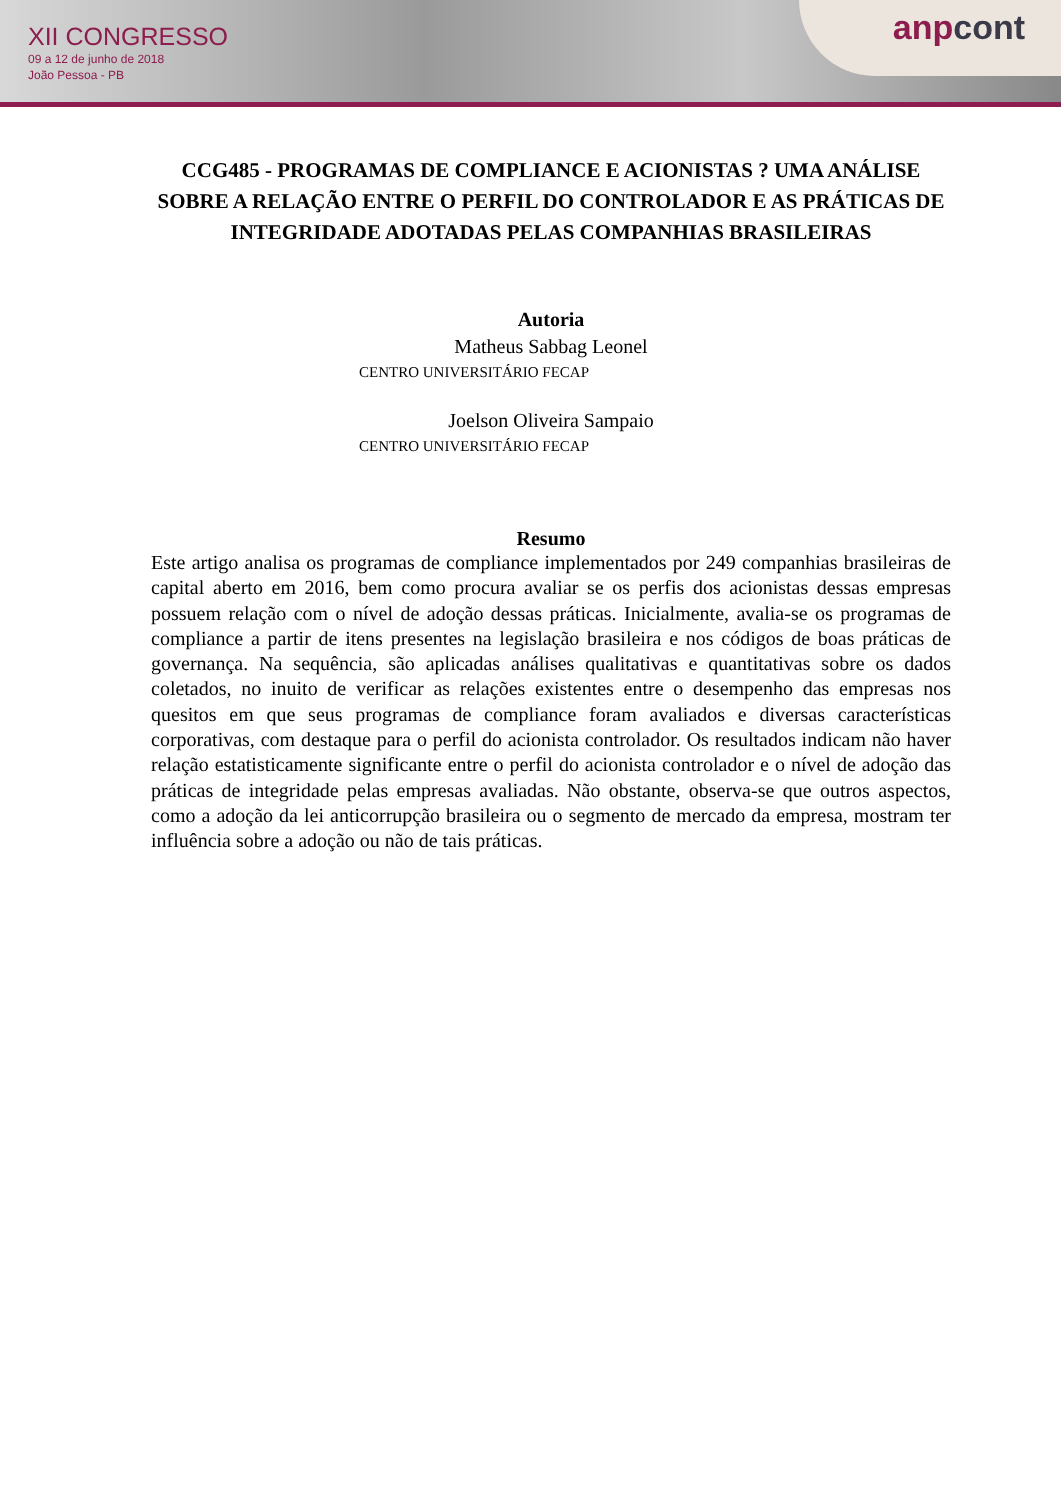XII CONGRESSO
09 a 12 de junho de 2018
João Pessoa - PB
anp cont
CCG485 - PROGRAMAS DE COMPLIANCE E ACIONISTAS ? UMA ANÁLISE SOBRE A RELAÇÃO ENTRE O PERFIL DO CONTROLADOR E AS PRÁTICAS DE INTEGRIDADE ADOTADAS PELAS COMPANHIAS BRASILEIRAS
Autoria
Matheus Sabbag Leonel
CENTRO UNIVERSITÁRIO FECAP
Joelson Oliveira Sampaio
CENTRO UNIVERSITÁRIO FECAP
Resumo
Este artigo analisa os programas de compliance implementados por 249 companhias brasileiras de capital aberto em 2016, bem como procura avaliar se os perfis dos acionistas dessas empresas possuem relação com o nível de adoção dessas práticas. Inicialmente, avalia-se os programas de compliance a partir de itens presentes na legislação brasileira e nos códigos de boas práticas de governança. Na sequência, são aplicadas análises qualitativas e quantitativas sobre os dados coletados, no inuito de verificar as relações existentes entre o desempenho das empresas nos quesitos em que seus programas de compliance foram avaliados e diversas características corporativas, com destaque para o perfil do acionista controlador. Os resultados indicam não haver relação estatisticamente significante entre o perfil do acionista controlador e o nível de adoção das práticas de integridade pelas empresas avaliadas. Não obstante, observa-se que outros aspectos, como a adoção da lei anticorrupção brasileira ou o segmento de mercado da empresa, mostram ter influência sobre a adoção ou não de tais práticas.